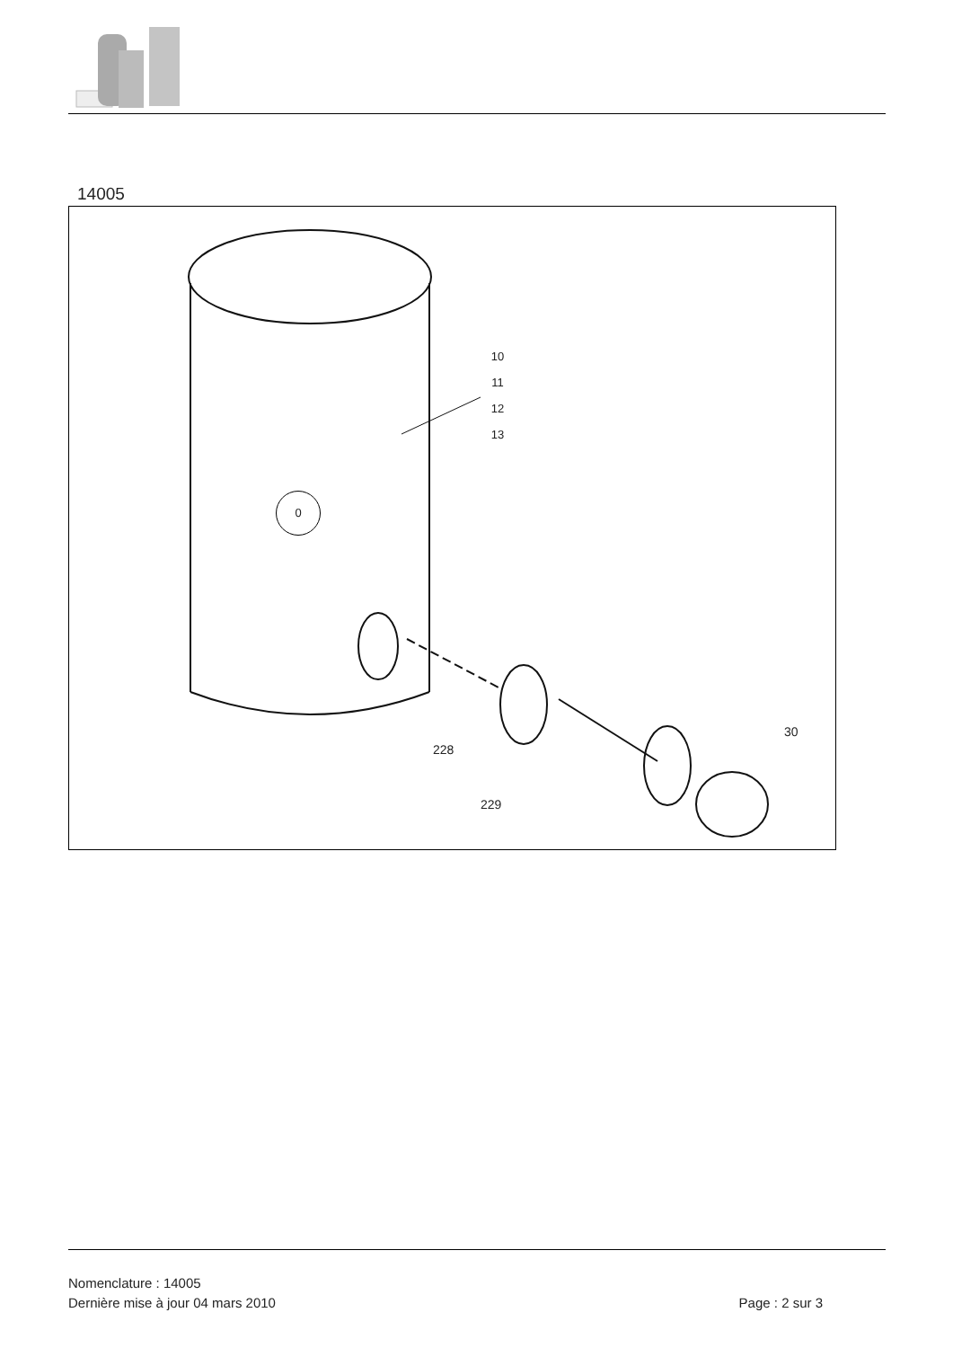14005
0
10
11
12
13
228
229
30
Nomenclature : 14005
Dernière mise à jour 04 mars 2010 Page : 2 sur 3